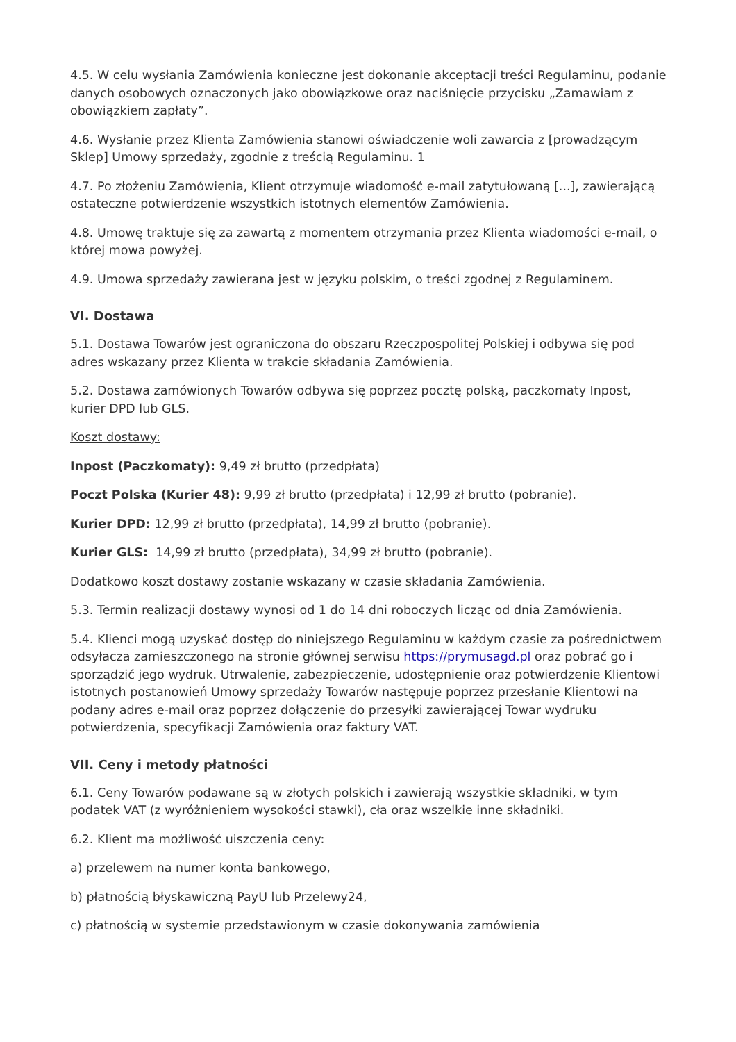4.5. W celu wysłania Zamówienia konieczne jest dokonanie akceptacji treści Regulaminu, podanie danych osobowych oznaczonych jako obowiązkowe oraz naciśnięcie przycisku „Zamawiam z obowiązkiem zapłaty”.
4.6. Wysłanie przez Klienta Zamówienia stanowi oświadczenie woli zawarcia z [prowadzącym Sklep] Umowy sprzedaży, zgodnie z treścią Regulaminu. 1
4.7. Po złożeniu Zamówienia, Klient otrzymuje wiadomość e-mail zatytułowaną [...], zawierającą ostateczne potwierdzenie wszystkich istotnych elementów Zamówienia.
4.8. Umowę traktuje się za zawartą z momentem otrzymania przez Klienta wiadomości e-mail, o której mowa powyżej.
4.9. Umowa sprzedaży zawierana jest w języku polskim, o treści zgodnej z Regulaminem.
VI. Dostawa
5.1. Dostawa Towarów jest ograniczona do obszaru Rzeczpospolitej Polskiej i odbywa się pod adres wskazany przez Klienta w trakcie składania Zamówienia.
5.2. Dostawa zamówionych Towarów odbywa się poprzez pocztę polską, paczkomaty Inpost, kurier DPD lub GLS.
Koszt dostawy:
Inpost (Paczkomaty): 9,49 zł brutto (przedpłata)
Poczt Polska (Kurier 48): 9,99 zł brutto (przedpłata) i 12,99 zł brutto (pobranie).
Kurier DPD: 12,99 zł brutto (przedpłata), 14,99 zł brutto (pobranie).
Kurier GLS: 14,99 zł brutto (przedpłata), 34,99 zł brutto (pobranie).
Dodatkowo koszt dostawy zostanie wskazany w czasie składania Zamówienia.
5.3. Termin realizacji dostawy wynosi od 1 do 14 dni roboczych licząc od dnia Zamówienia.
5.4. Klienci mogą uzyskać dostęp do niniejszego Regulaminu w każdym czasie za pośrednictwem odsyłacza zamieszczonego na stronie głównej serwisu https://prymusagd.pl oraz pobrać go i sporządzić jego wydruk. Utrwalenie, zabezpieczenie, udostępnienie oraz potwierdzenie Klientowi istotnych postanowień Umowy sprzedaży Towarów następuje poprzez przesłanie Klientowi na podany adres e-mail oraz poprzez dołączenie do przesyłki zawierającej Towar wydruku potwierdzenia, specyfikacji Zamówienia oraz faktury VAT.
VII. Ceny i metody płatności
6.1. Ceny Towarów podawane są w złotych polskich i zawierają wszystkie składniki, w tym podatek VAT (z wyróżnieniem wysokości stawki), cła oraz wszelkie inne składniki.
6.2. Klient ma możliwość uiszczenia ceny:
a) przelewem na numer konta bankowego,
b) płatnością błyskawiczną PayU lub Przelewy24,
c) płatnością w systemie przedstawionym w czasie dokonywania zamówienia